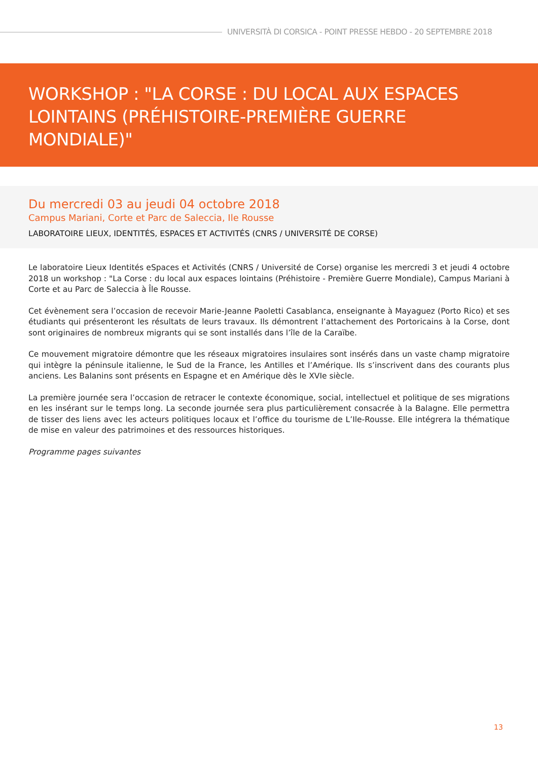UNIVERSITÀ DI CORSICA - POINT PRESSE HEBDO - 20 SEPTEMBRE 2018
WORKSHOP : "LA CORSE : DU LOCAL AUX ESPACES LOINTAINS (PRÉHISTOIRE-PREMIÈRE GUERRE MONDIALE)"
Du mercredi 03 au jeudi 04 octobre 2018
Campus Mariani, Corte et Parc de Saleccia, Ile Rousse
LABORATOIRE LIEUX, IDENTITÉS, ESPACES ET ACTIVITÉS (CNRS / UNIVERSITÉ DE CORSE)
Le laboratoire Lieux Identités eSpaces et Activités (CNRS / Université de Corse) organise les mercredi 3 et jeudi 4 octobre 2018 un workshop : "La Corse : du local aux espaces lointains (Préhistoire - Première Guerre Mondiale), Campus Mariani à Corte et au Parc de Saleccia à Île Rousse.
Cet évènement sera l’occasion de recevoir Marie-Jeanne Paoletti Casablanca, enseignante à Mayaguez (Porto Rico) et ses étudiants qui présenteront les résultats de leurs travaux. Ils démontrent l’attachement des Portoricains à la Corse, dont sont originaires de nombreux migrants qui se sont installés dans l’île de la Caraïbe.
Ce mouvement migratoire démontre que les réseaux migratoires insulaires sont insérés dans un vaste champ migratoire qui intègre la péninsule italienne, le Sud de la France, les Antilles et l’Amérique. Ils s’inscrivent dans des courants plus anciens. Les Balanins sont présents en Espagne et en Amérique dès le XVIe siècle.
La première journée sera l’occasion de retracer le contexte économique, social, intellectuel et politique de ses migrations en les insérant sur le temps long. La seconde journée sera plus particulièrement consacrée à la Balagne. Elle permettra de tisser des liens avec les acteurs politiques locaux et l’office du tourisme de L’Ile-Rousse. Elle intégrera la thématique de mise en valeur des patrimoines et des ressources historiques.
Programme pages suivantes
13